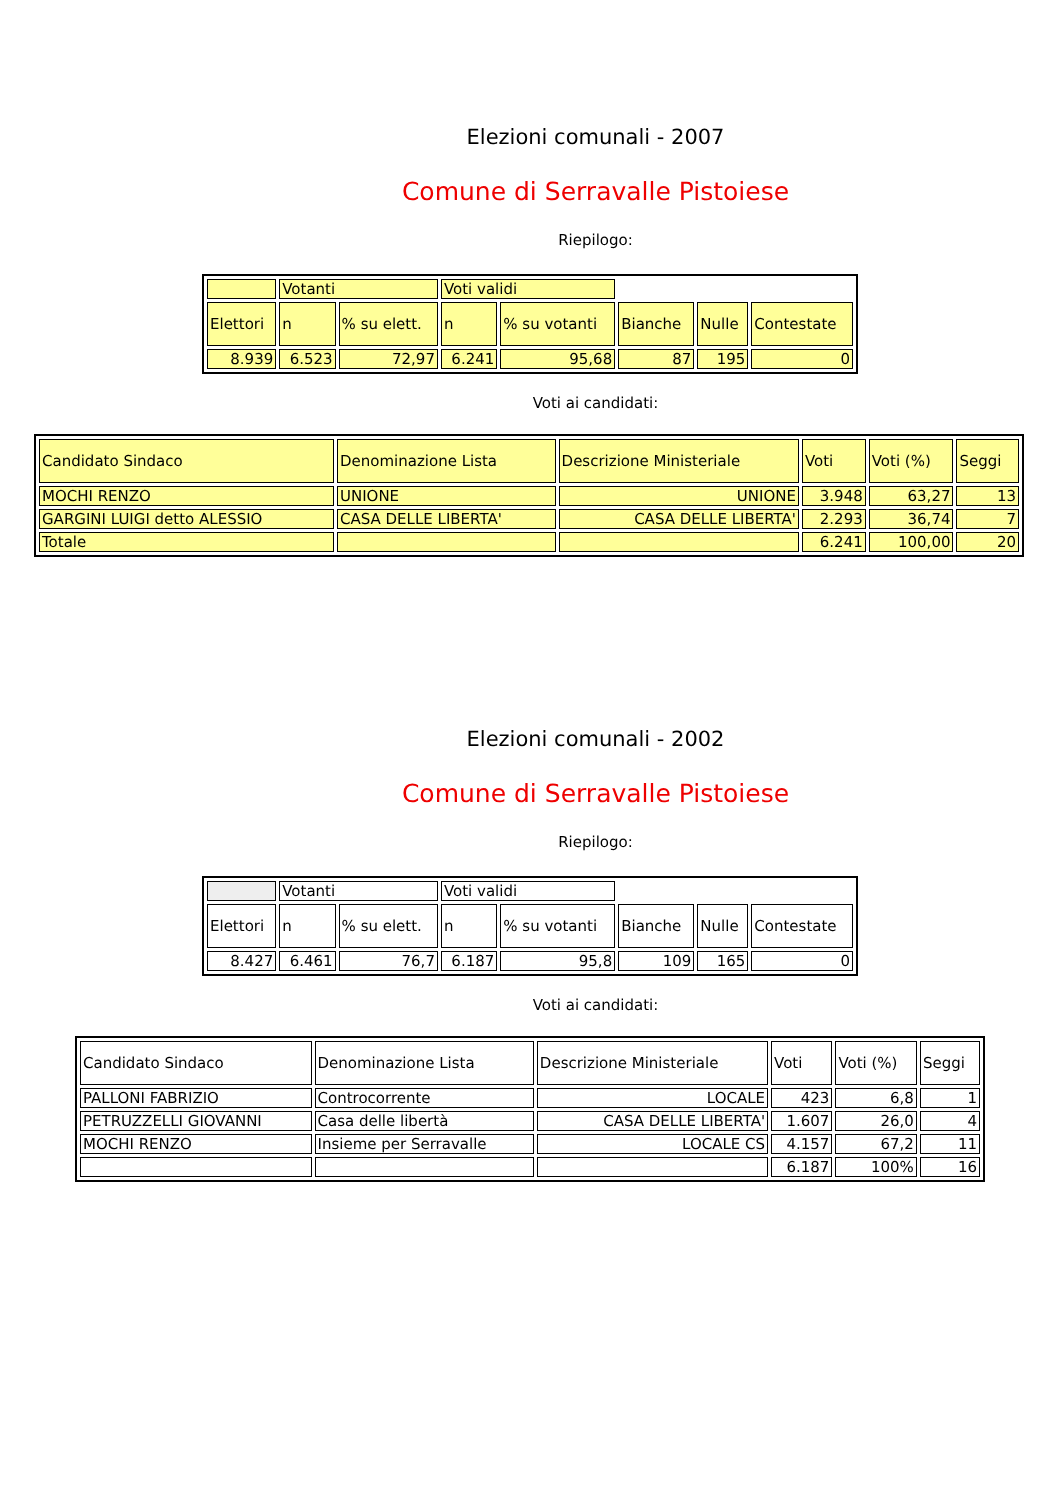Elezioni comunali - 2007
Comune di Serravalle Pistoiese
Riepilogo:
| | Votanti | | Voti validi | | | | |
| Elettori | n | % su elett. | n | % su votanti | Bianche | Nulle | Contestate |
| 8.939 | 6.523 | 72,97 | 6.241 | 95,68 | 87 | 195 | 0 |
Voti ai candidati:
| Candidato Sindaco | Denominazione Lista | Descrizione Ministeriale | Voti | Voti (%) | Seggi |
| MOCHI RENZO | UNIONE | UNIONE | 3.948 | 63,27 | 13 |
| GARGINI LUIGI detto ALESSIO | CASA DELLE LIBERTA' | CASA DELLE LIBERTA' | 2.293 | 36,74 | 7 |
| Totale | | | 6.241 | 100,00 | 20 |
Elezioni comunali - 2002
Comune di Serravalle Pistoiese
Riepilogo:
| | Votanti | | Voti validi | | | | |
| Elettori | n | % su elett. | n | % su votanti | Bianche | Nulle | Contestate |
| 8.427 | 6.461 | 76,7 | 6.187 | 95,8 | 109 | 165 | 0 |
Voti ai candidati:
| Candidato Sindaco | Denominazione Lista | Descrizione Ministeriale | Voti | Voti (%) | Seggi |
| PALLONI FABRIZIO | Controcorrente | LOCALE | 423 | 6,8 | 1 |
| PETRUZZELLI GIOVANNI | Casa delle libertà | CASA DELLE LIBERTA' | 1.607 | 26,0 | 4 |
| MOCHI RENZO | Insieme per Serravalle | LOCALE CS | 4.157 | 67,2 | 11 |
| | | | 6.187 | 100% | 16 |